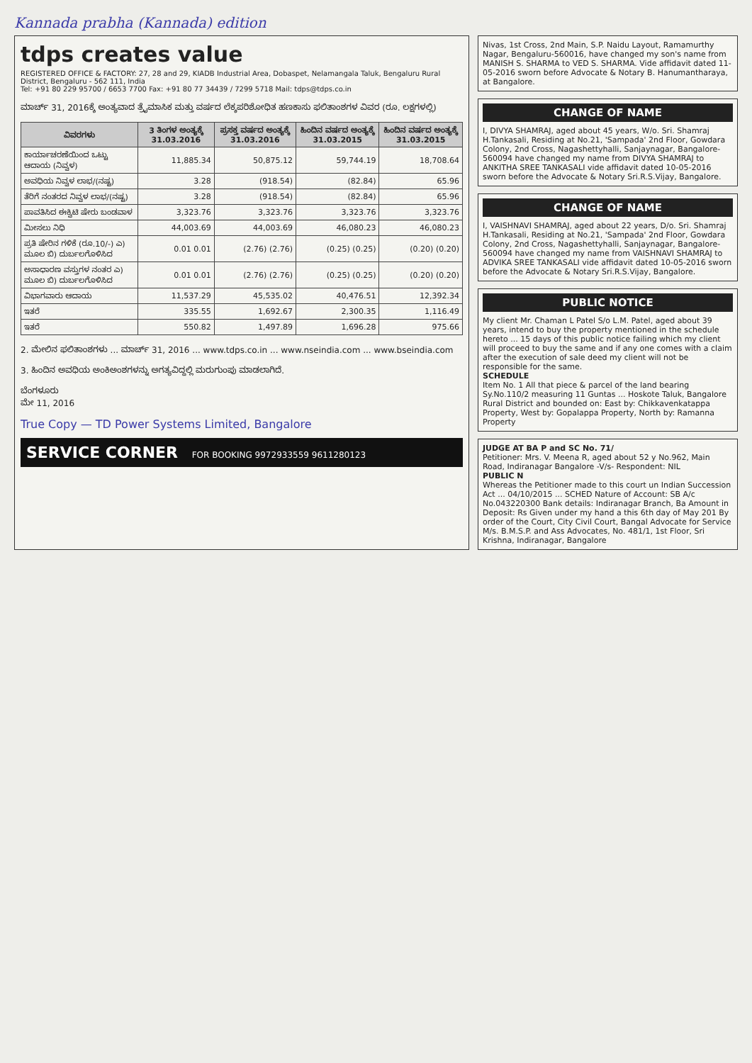Kannada prabha (Kannada) edition
tdps creates value
REGISTERED OFFICE & FACTORY: 27, 28 and 29, KIADB Industrial Area, Dobaspet, Nelamangala Taluk, Bengaluru Rural District, Bengaluru - 562 111, India
Tel: +91 80 229 95700 / 6653 7700 Fax: +91 80 77 34439 / 7299 5718 Mail: tdps@tdps.co.in
ಮಾರ್ಚ್ 31, 2016ಕ್ಕೆ ಅಂತ್ಯವಾದ ತ್ರೈಮಾಸಿಕ ಮತ್ತು ವರ್ಷದ ಲೆಕ್ಕಪರಿಶೋಧಿತ ಹಣಕಾಸು ಫಲಿತಾಂಶಗಳ ವಿವರ (ರೂ. ಲಕ್ಷಗಳಲ್ಲಿ)
| ವಿವರಗಳು | 3 ತಿಂಗಳ ಅಂತ್ಯಕ್ಕೆ 31.03.2016 | ಪ್ರಸಕ್ತ ವರ್ಷದ ಅಂತ್ಯಕ್ಕೆ 31.03.2016 | ಹಿಂದಿನ ವರ್ಷದ ಅಂತ್ಯಕ್ಕೆ 31.03.2015 | ಹಿಂದಿನ ವರ್ಷದ ಅಂತ್ಯಕ್ಕೆ 31.03.2015 |
| --- | --- | --- | --- | --- |
| ಕಾರ್ಯಾಚರಣೆಯಿಂದ ಒಟ್ಟು ಆದಾಯ (ನಿವ್ವಳ) | 11,885.34 | 50,875.12 | 59,744.19 | 18,708.64 |
| ಅವಧಿಯ ನಿವ್ವಳ ಲಾಭ/(ನಷ್ಟ) | 3.28 | (918.54) | (82.84) | 65.96 |
| ತೆರಿಗೆ ನಂತರದ ನಿವ್ವಳ ಲಾಭ/(ನಷ್ಟ) | 3.28 | (918.54) | (82.84) | 65.96 |
| ಪಾವತಿಸಿದ ಈಕ್ವಿಟಿ ಷೇರು ಬಂಡವಾಳ | 3,323.76 | 3,323.76 | 3,323.76 | 3,323.76 |
| ಮೀಸಲು ನಿಧಿ | 44,003.69 | 44,003.69 | 46,080.23 | 46,080.23 |
| ಪ್ರತಿ ಷೇರಿನ ಗಳಿಕೆ (ರೂ.10/-) ಎ) ಮೂಲ ಬಿ) ದುರ್ಬಲಗೊಳಿಸಿದ | 0.01 0.01 | (2.76) (2.76) | (0.25) (0.25) | (0.20) (0.20) |
| ಅಸಾಧಾರಣ ವಸ್ತುಗಳ ನಂತರ ಎ) ಮೂಲ ಬಿ) ದುರ್ಬಲಗೊಳಿಸಿದ | 0.01 0.01 | (2.76) (2.76) | (0.25) (0.25) | (0.20) (0.20) |
| ವಿಭಾಗವಾರು ಆದಾಯ | 11,537.29 | 45,535.02 | 40,476.51 | 12,392.34 |
| ಇತರೆ | 335.55 | 1,692.67 | 2,300.35 | 1,116.49 |
| ಇತರೆ | 550.82 | 1,497.89 | 1,696.28 | 975.66 |
2. ಮೇಲಿನ ಫಲಿತಾಂಶಗಳು ... ಮಾರ್ಚ್ 31, 2016 ... www.tdps.co.in ... www.nseindia.com ... www.bseindia.com
3. ಹಿಂದಿನ ಅವಧಿಯ ಅಂಕಿಅಂಶಗಳನ್ನು ಅಗತ್ಯವಿದ್ದಲ್ಲಿ ಮರುಗುಂಪು ಮಾಡಲಾಗಿದೆ.
ಬೆಂಗಳೂರು
ಮೇ 11, 2016
True Copy — TD Power Systems Limited, Bangalore
SERVICE CORNER FOR BOOKING 9972933559 9611280123
Nivas, 1st Cross, 2nd Main, S.P. Naidu Layout, Ramamurthy Nagar, Bengaluru-560016, have changed my son's name from MANISH S. SHARMA to VED S. SHARMA. Vide affidavit dated 11-05-2016 sworn before Advocate & Notary B. Hanumantharaya, at Bangalore.
CHANGE OF NAME
I, DIVYA SHAMRAJ, aged about 45 years, W/o. Sri. Shamraj H.Tankasali, Residing at No.21, 'Sampada' 2nd Floor, Gowdara Colony, 2nd Cross, Nagashettyhalli, Sanjaynagar, Bangalore-560094 have changed my name from DIVYA SHAMRAJ to ANKITHA SREE TANKASALI vide affidavit dated 10-05-2016 sworn before the Advocate & Notary Sri.R.S.Vijay, Bangalore.
CHANGE OF NAME
I, VAISHNAVI SHAMRAJ, aged about 22 years, D/o. Sri. Shamraj H.Tankasali, Residing at No.21, 'Sampada' 2nd Floor, Gowdara Colony, 2nd Cross, Nagashettyhalli, Sanjaynagar, Bangalore-560094 have changed my name from VAISHNAVI SHAMRAJ to ADVIKA SREE TANKASALI vide affidavit dated 10-05-2016 sworn before the Advocate & Notary Sri.R.S.Vijay, Bangalore.
PUBLIC NOTICE
My client Mr. Chaman L Patel S/o L.M. Patel, aged about 39 years, intend to buy the property mentioned in the schedule hereto ... 15 days of this public notice failing which my client will proceed to buy the same and if any one comes with a claim after the execution of sale deed my client will not be responsible for the same.
SCHEDULE
Item No. 1 All that piece & parcel of the land bearing Sy.No.110/2 measuring 11 Guntas ... Hoskote Taluk, Bangalore Rural District and bounded on: East by: Chikkavenkatappa Property, West by: Gopalappa Property, North by: Ramanna Property
JUDGE AT BA P and SC No. 71/
Petitioner: Mrs. V. Meena R, aged about 52 y No.962, Main Road, Indiranagar Bangalore -V/s- Respondent: NIL
PUBLIC N
Whereas the Petitioner made to this court un Indian Succession Act ... 04/10/2015 ... SCHED Nature of Account: SB A/c No.043220300 Bank details: Indiranagar Branch, Ba Amount in Deposit: Rs Given under my hand a this 6th day of May 201 By order of the Court, City Civil Court, Bangal Advocate for Service M/s. B.M.S.P. and Ass Advocates, No. 481/1, 1st Floor, Sri Krishna, Indiranagar, Bangalore